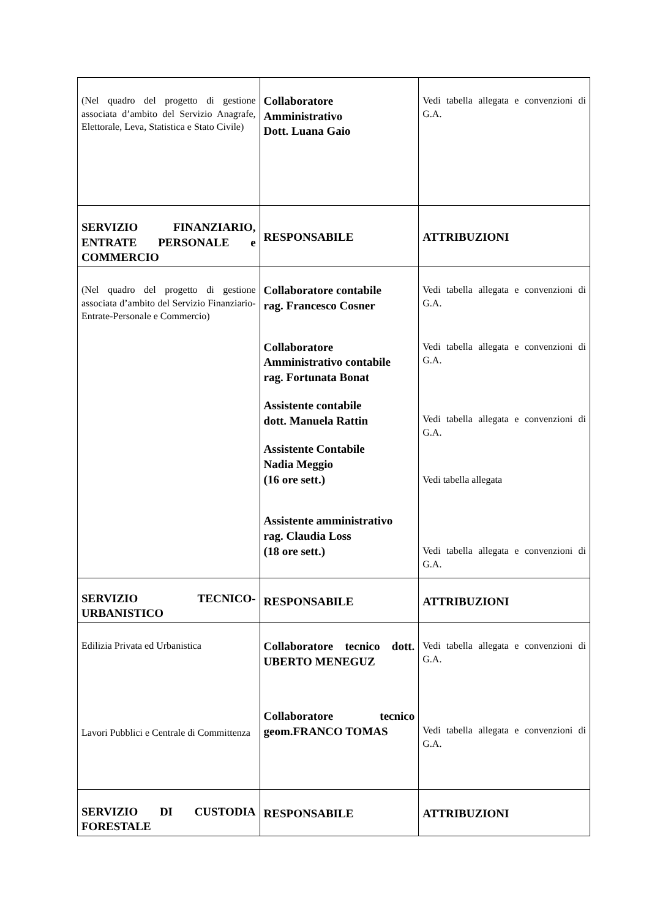| (Nel quadro del progetto di gestione associata d’ambito del Servizio Anagrafe, Elettorale, Leva, Statistica e Stato Civile) | Collaboratore Amministrativo Dott. Luana Gaio | Vedi tabella allegata e convenzioni di G.A. |
| SERVIZIO FINANZIARIO, ENTRATE PERSONALE e COMMERCIO | RESPONSABILE | ATTRIBUZIONI |
| (Nel quadro del progetto di gestione associata d’ambito del Servizio Finanziario-Entrate-Personale e Commercio) | Collaboratore contabile rag. Francesco Cosner Collaboratore Amministrativo contabile rag. Fortunata Bonat Assistente contabile dott. Manuela Rattin Assistente Contabile Nadia Meggio (16 ore sett.) Assistente amministrativo rag. Claudia Loss (18 ore sett.) | Vedi tabella allegata e convenzioni di G.A. Vedi tabella allegata e convenzioni di G.A. Vedi tabella allegata e convenzioni di G.A. Vedi tabella allegata Vedi tabella allegata e convenzioni di G.A. |
| SERVIZIO TECNICO-URBANISTICO | RESPONSABILE | ATTRIBUZIONI |
| Edilizia Privata ed Urbanistica Lavori Pubblici e Centrale di Committenza | Collaboratore tecnico dott. UBERTO MENEGUZ Collaboratore tecnico geom.FRANCO TOMAS | Vedi tabella allegata e convenzioni di G.A. Vedi tabella allegata e convenzioni di G.A. |
| SERVIZIO DI CUSTODIA FORESTALE | RESPONSABILE | ATTRIBUZIONI |